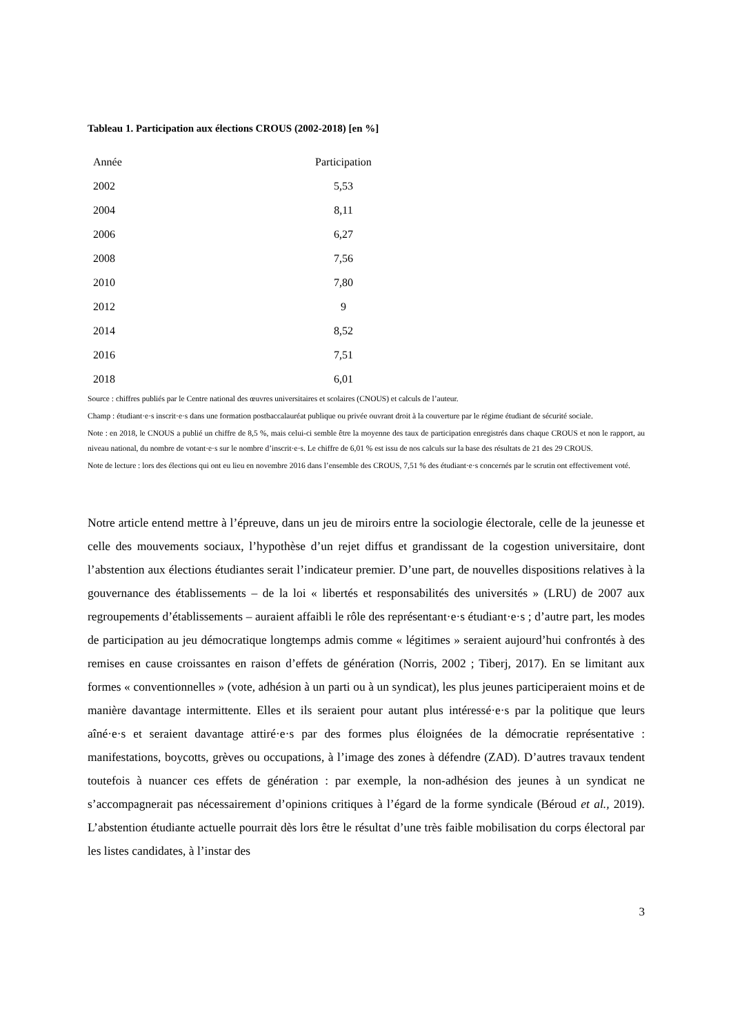Tableau 1. Participation aux élections CROUS (2002-2018) [en %]
| Année | Participation |
| --- | --- |
| 2002 | 5,53 |
| 2004 | 8,11 |
| 2006 | 6,27 |
| 2008 | 7,56 |
| 2010 | 7,80 |
| 2012 | 9 |
| 2014 | 8,52 |
| 2016 | 7,51 |
| 2018 | 6,01 |
Source : chiffres publiés par le Centre national des œuvres universitaires et scolaires (CNOUS) et calculs de l’auteur.
Champ : étudiant·e·s inscrit·e·s dans une formation postbaccalauréat publique ou privée ouvrant droit à la couverture par le régime étudiant de sécurité sociale.
Note : en 2018, le CNOUS a publié un chiffre de 8,5 %, mais celui-ci semble être la moyenne des taux de participation enregistrés dans chaque CROUS et non le rapport, au niveau national, du nombre de votant·e·s sur le nombre d’inscrit·e·s. Le chiffre de 6,01 % est issu de nos calculs sur la base des résultats de 21 des 29 CROUS.
Note de lecture : lors des élections qui ont eu lieu en novembre 2016 dans l’ensemble des CROUS, 7,51 % des étudiant·e·s concernés par le scrutin ont effectivement voté.
Notre article entend mettre à l’épreuve, dans un jeu de miroirs entre la sociologie électorale, celle de la jeunesse et celle des mouvements sociaux, l’hypothèse d’un rejet diffus et grandissant de la cogestion universitaire, dont l’abstention aux élections étudiantes serait l’indicateur premier. D’une part, de nouvelles dispositions relatives à la gouvernance des établissements – de la loi « libertés et responsabilités des universités » (LRU) de 2007 aux regroupements d’établissements – auraient affaibli le rôle des représentant·e·s étudiant·e·s ; d’autre part, les modes de participation au jeu démocratique longtemps admis comme « légitimes » seraient aujourd’hui confrontés à des remises en cause croissantes en raison d’effets de génération (Norris, 2002 ; Tiberj, 2017). En se limitant aux formes « conventionnelles » (vote, adhésion à un parti ou à un syndicat), les plus jeunes participeraient moins et de manière davantage intermittente. Elles et ils seraient pour autant plus intéressé·e·s par la politique que leurs aîné·e·s et seraient davantage attiré·e·s par des formes plus éloignées de la démocratie représentative : manifestations, boycotts, grèves ou occupations, à l’image des zones à défendre (ZAD). D’autres travaux tendent toutefois à nuancer ces effets de génération : par exemple, la non-adhésion des jeunes à un syndicat ne s’accompagnerait pas nécessairement d’opinions critiques à l’égard de la forme syndicale (Béroud et al., 2019). L’abstention étudiante actuelle pourrait dès lors être le résultat d’une très faible mobilisation du corps électoral par les listes candidates, à l’instar des
3